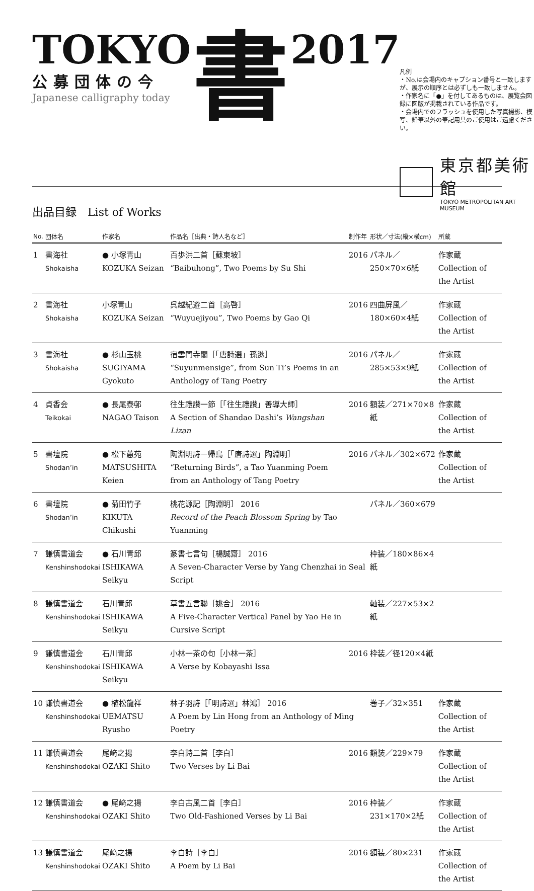TOKYO
公募団体の今
Japanese calligraphy today
書
2017
凡例
・No.は会場内のキャプション番号と一致しますが、展示の順序とは必ずしも一致しません。
・作家名に「●」を付してあるものは、展覧会図録に図版が掲載されている作品です。
・会場内でのフラッシュを使用した写真撮影、模写、鉛筆以外の筆記用具のご使用はご遠慮ください。
東京都美術館
TOKYO METROPOLITAN ART MUSEUM
出品目録　List of Works
| No. | 団体名 | 作家名 | 作品名［出典・詩人名など］ | 制作年 | 形状／寸法(縦×横cm) | 所蔵 |
| --- | --- | --- | --- | --- | --- | --- |
| 1 | 書海社 Shokaisha | ● 小塚青山 KOZUKA Seizan | 百歩洪二首［蘇東坡］ “Baibuhong”, Two Poems by Su Shi | 2016 | パネル／250×70×6紙 | 作家蔵 Collection of the Artist |
| 2 | 書海社 Shokaisha | 小塚青山 KOZUKA Seizan | 呉越紀遊二首［高啓］ “Wuyuejiyou”, Two Poems by Gao Qi | 2016 | 四曲屏風／180×60×4紙 | 作家蔵 Collection of the Artist |
| 3 | 書海社 Shokaisha | ● 杉山玉桃 SUGIYAMA Gyokuto | 宿雲門寺閣［「唐詩選」孫逖］ “Suyunmensige”, from Sun Ti’s Poems in an Anthology of Tang Poetry | 2016 | パネル／285×53×9紙 | 作家蔵 Collection of the Artist |
| 4 | 貞香会 Teikokai | ● 長尾泰邨 NAGAO Taison | 往生禮讃一節［「往生禮讃」善導大師］ A Section of Shandao Dashi’s Wangshan Lizan | 2016 | 額装／271×70×8紙 | 作家蔵 Collection of the Artist |
| 5 | 書壇院 Shodan’in | ● 松下蕙苑 MATSUSHITA Keien | 陶淵明詩－帰鳥［「唐詩選」陶淵明］ “Returning Birds”, a Tao Yuanming Poem from an Anthology of Tang Poetry | 2016 | パネル／302×672 | 作家蔵 Collection of the Artist |
| 6 | 書壇院 Shodan’in | ● 菊田竹子 KIKUTA Chikushi | 桃花源記［陶淵明］ 2016 Record of the Peach Blossom Spring by Tao Yuanming | | パネル／360×679 | |
| 7 | 謙慎書道会 Kenshinshodokai | ● 石川青邱 ISHIKAWA Seikyu | 篆書七言句［楊誠齋］ 2016 A Seven-Character Verse by Yang Chenzhai in Seal Script | | 枠装／180×86×4紙 | |
| 8 | 謙慎書道会 Kenshinshodokai | 石川青邱 ISHIKAWA Seikyu | 草書五言聯［姚合］ 2016 A Five-Character Vertical Panel by Yao He in Cursive Script | | 軸装／227×53×2紙 | |
| 9 | 謙慎書道会 Kenshinshodokai | 石川青邱 ISHIKAWA Seikyu | 小林一茶の句［小林一茶］ A Verse by Kobayashi Issa | 2016 | 枠装／径120×4紙 | |
| 10 | 謙慎書道会 Kenshinshodokai | ● 植松龍祥 UEMATSU Ryusho | 林子羽詩［「明詩選」林鴻］ 2016 A Poem by Lin Hong from an Anthology of Ming Poetry | | 巻子／32×351 | 作家蔵 Collection of the Artist |
| 11 | 謙慎書道会 Kenshinshodokai | 尾﨑之揚 OZAKI Shito | 李白詩二首［李白］ Two Verses by Li Bai | 2016 | 額装／229×79 | 作家蔵 Collection of the Artist |
| 12 | 謙慎書道会 Kenshinshodokai | ● 尾﨑之揚 OZAKI Shito | 李白古風二首［李白］ Two Old-Fashioned Verses by Li Bai | 2016 | 枠装／231×170×2紙 | 作家蔵 Collection of the Artist |
| 13 | 謙慎書道会 Kenshinshodokai | 尾﨑之揚 OZAKI Shito | 李白詩［李白］ A Poem by Li Bai | 2016 | 額装／80×231 | 作家蔵 Collection of the Artist |